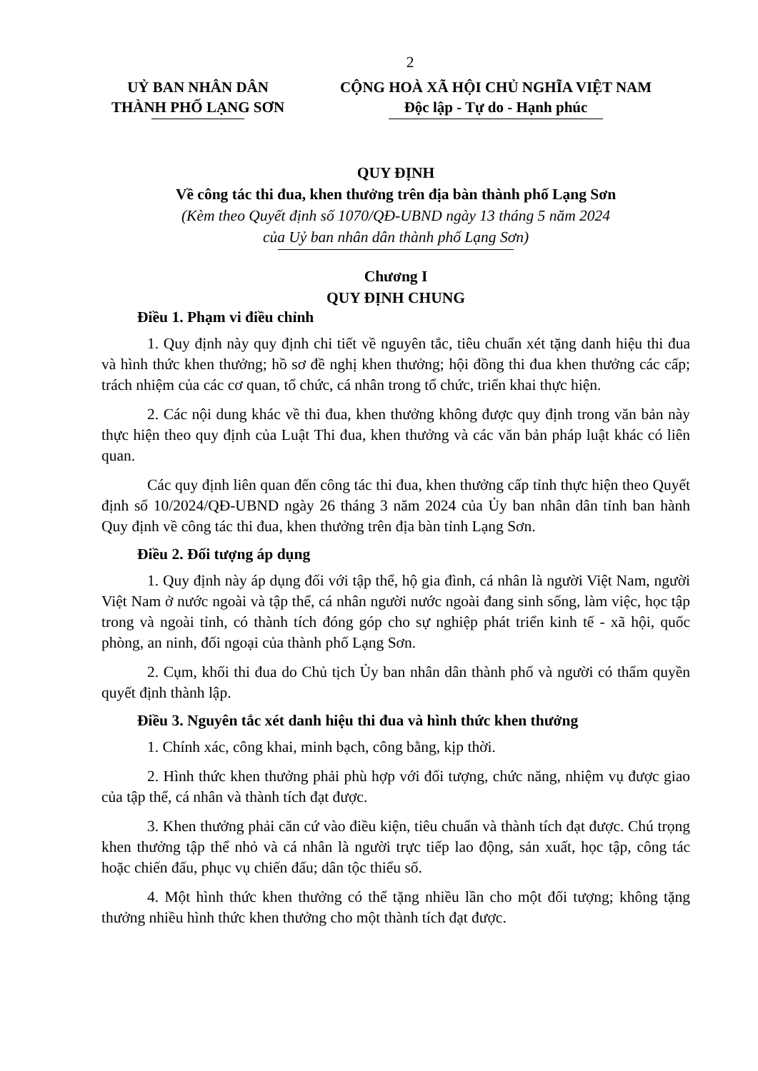2
UỶ BAN NHÂN DÂN
THÀNH PHỐ LẠNG SƠN
CỘNG HOÀ XÃ HỘI CHỦ NGHĨA VIỆT NAM
Độc lập - Tự do - Hạnh phúc
QUY ĐỊNH
Về công tác thi đua, khen thưởng trên địa bàn thành phố Lạng Sơn
(Kèm theo Quyết định số 1070/QĐ-UBND ngày 13 tháng 5 năm 2024
của Uỷ ban nhân dân thành phố Lạng Sơn)
Chương I
QUY ĐỊNH CHUNG
Điều 1. Phạm vi điều chỉnh
1. Quy định này quy định chi tiết về nguyên tắc, tiêu chuẩn xét tặng danh hiệu thi đua và hình thức khen thưởng; hồ sơ đề nghị khen thưởng; hội đồng thi đua khen thưởng các cấp; trách nhiệm của các cơ quan, tổ chức, cá nhân trong tổ chức, triển khai thực hiện.
2. Các nội dung khác về thi đua, khen thưởng không được quy định trong văn bản này thực hiện theo quy định của Luật Thi đua, khen thưởng và các văn bản pháp luật khác có liên quan.
Các quy định liên quan đến công tác thi đua, khen thưởng cấp tỉnh thực hiện theo Quyết định số 10/2024/QĐ-UBND ngày 26 tháng 3 năm 2024 của Ủy ban nhân dân tỉnh ban hành Quy định về công tác thi đua, khen thưởng trên địa bàn tỉnh Lạng Sơn.
Điều 2. Đối tượng áp dụng
1. Quy định này áp dụng đối với tập thể, hộ gia đình, cá nhân là người Việt Nam, người Việt Nam ở nước ngoài và tập thể, cá nhân người nước ngoài đang sinh sống, làm việc, học tập trong và ngoài tỉnh, có thành tích đóng góp cho sự nghiệp phát triển kinh tế - xã hội, quốc phòng, an ninh, đối ngoại của thành phố Lạng Sơn.
2. Cụm, khối thi đua do Chủ tịch Ủy ban nhân dân thành phố và người có thẩm quyền quyết định thành lập.
Điều 3. Nguyên tắc xét danh hiệu thi đua và hình thức khen thưởng
1. Chính xác, công khai, minh bạch, công bằng, kịp thời.
2. Hình thức khen thưởng phải phù hợp với đối tượng, chức năng, nhiệm vụ được giao của tập thể, cá nhân và thành tích đạt được.
3. Khen thưởng phải căn cứ vào điều kiện, tiêu chuẩn và thành tích đạt được. Chú trọng khen thưởng tập thể nhỏ và cá nhân là người trực tiếp lao động, sản xuất, học tập, công tác hoặc chiến đấu, phục vụ chiến đấu; dân tộc thiểu số.
4. Một hình thức khen thưởng có thể tặng nhiều lần cho một đối tượng; không tặng thưởng nhiều hình thức khen thưởng cho một thành tích đạt được.